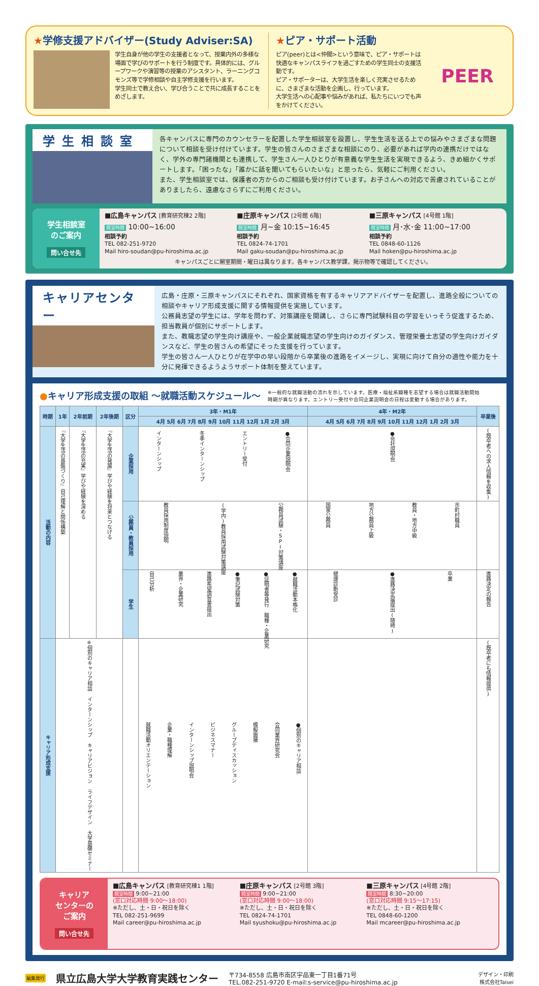★学修支援アドバイザー(Study Adviser:SA)
学生自身が他の学生の支援者となって、授業内外の多様な場面で学びのサポートを行う制度です。具体的には、グループワークや演習等の授業のアシスタント、ラーニングコモンズ等で学修相談や自主学修支援を行います。
学生同士で教え合い、学び合うことで共に成長することをめざします。
★ピア・サポート活動
ピア(peer)とは<仲間>という意味で、ピア・サポートは快適なキャンパスライフを過ごすための学生同士の支援活動です。
ピア・サポーターは、大学生活を楽しく充実させるために、さまざまな活動を企画し、行っています。
大学生活への心配事や悩みがあれば、私たちにいつでも声をかけてください。
PEER
学生相談室
各キャンパスに専門のカウンセラーを配置した学生相談室を設置し、学生生活を送る上での悩みやさまざまな問題について相談を受け付けています。学生の皆さんのさまざまな相談にのり、必要があれば学内の連携だけではなく、学外の専門諸機関とも連携して、学生さん一人ひとりが有意義な学生生活を実現できるよう、きめ細かくサポートします。「困ったな」「誰かに話を聞いてもらいたいな」と思ったら、気軽にご利用ください。
また、学生相談室では、保護者の方からのご相談も受け付けています。お子さんへの対応で苦慮されていることがありましたら、遠慮なさらずにご利用ください。
学生相談室
のご案内
問い合せ先
■広島キャンパス [教育研究棟2 2階]
開室時間 10:00~16:00
相談予約
TEL 082-251-9720
Mail hiro-soudan@pu-hiroshima.ac.jp
■庄原キャンパス [2号館 6階]
開室時間 月~金 10:15~16:45
相談予約
TEL 0824-74-1701
Mail gaku-soudan@pu-hiroshima.ac.jp
■三原キャンパス [4号館 1階]
開室時間 月･水･金 11:00~17:00
相談予約
TEL 0848-60-1126
Mail hoken@pu-hiroshima.ac.jp
キャンパスごとに開室期間・曜日は異なります。各キャンパス教学課，掲示物等で確認してください。
キャリアセンター
広島・庄原・三原キャンパスにそれぞれ、国家資格を有するキャリアアドバイザーを配置し、進路全般についての相談やキャリア形成支援に関する情報提供を実施しています。
公務員志望の学生には、学年を問わず、対策講座を開講し、さらに専門試験科目の学習をいっそう促進するため、担当教員が個別にサポートします。
また、教職志望の学生向け講座や、一般企業就職志望の学生向けのガイダンス、管理栄養士志望の学生向けガイダンスなど、学生の皆さんの希望にそった支援を行っています。
学生の皆さん一人ひとりが在学中の早い段階から卒業後の進路をイメージし、実現に向けて自分の適性や能力を十分に発揮できるようようサポート体制を整えています。
●キャリア形成支援の取組 ～就職活動スケジュール～
※一般的な就職活動の流れを示しています。医療・福祉系職種を志望する場合は就職活動開始時期が異なります。エントリー受付や合同企業説明会の日程は変動する場合があります。
| 時期 | 1年 | 2年前期 | 2年後期 | 区分 | 3年・M1年 | 4年・M2年 | 卒業後 |
| --- | --- | --- | --- | --- | --- | --- | --- |
| | | | | | 4月 5月 6月 7月 8月 9月 10月 11月 12月 1月 2月 3月 | 4月 5月 6月 7月 8月 9月 10月 11月 12月 1月 2月 3月 | |
| 活動の内容 | 『大学生活の基盤づくり』自己理解と関係構築 | 『大学生活の充実』学びや経験を深める | 『大学生活の発展』学びや経験を将来とつなげる | 企業採用 | インターンシップ 冬季インターンシップ エントリー受付 ●合同企業説明会 | ●会社説明会 | (既卒者への求人情報を収集) |
| | | | | 公務員・教員採用 | 教員採用制度説明 (学内)教員採用試験対策講座 公務員試験・SPI対策講座 | 国家公務員 地方公務員上級 教員・地方中級 市町村職員 | |
| | | | | 学生 | 自己分析 業界・企業研究 進路希望調査書提出 ●筆記試験対策 ●証明書等発行 職種・企業研究 ●就職活動本格化 | 健康診断受診 ●進路決定届提出(随時) 卒業 | 進路決定の報告 |
| キャリア形成支援 | ※個別のキャリア相談 インターンシップ キャリアビジョン ライフデザイン 大学基礎セミナー | | | | 就職活動オリエンテーション 企業・職種理解 インターンシップ説明会 ビジネスマナー グループディスカッション 模擬面接 合同業界研究会 ●個別のキャリア相談 | | (既卒者にも情報提供) |
キャリア
センターの
ご案内
問い合せ先
■広島キャンパス [教育研究棟1 1階]
開室時間 9:00~21:00
(窓口対応時間 9:00～18:00)
※ただし、土・日・祝日を除く
TEL 082-251-9699
Mail career@pu-hiroshima.ac.jp
■庄原キャンパス [2号館 3階]
開室時間 9:00~21:00
(窓口対応時間 9:00～18:00)
※ただし、土・日・祝日を除く
TEL 0824-74-1701
Mail syushoku@pu-hiroshima.ac.jp
■三原キャンパス [4号館 2階]
開室時間 8:30~20:00
(窓口対応時間 9:15～17:15)
※ただし、土・日・祝日を除く
TEL 0848-60-1200
Mail mcareer@pu-hiroshima.ac.jp
編集発行 県立広島大学大学教育実践センター 〒734-8558 広島市南区宇品東一丁目1番71号
TEL.082-251-9720 E-mail:s-service@pu-hiroshima.ac.jp デザイン・印刷
株式会社Taisei